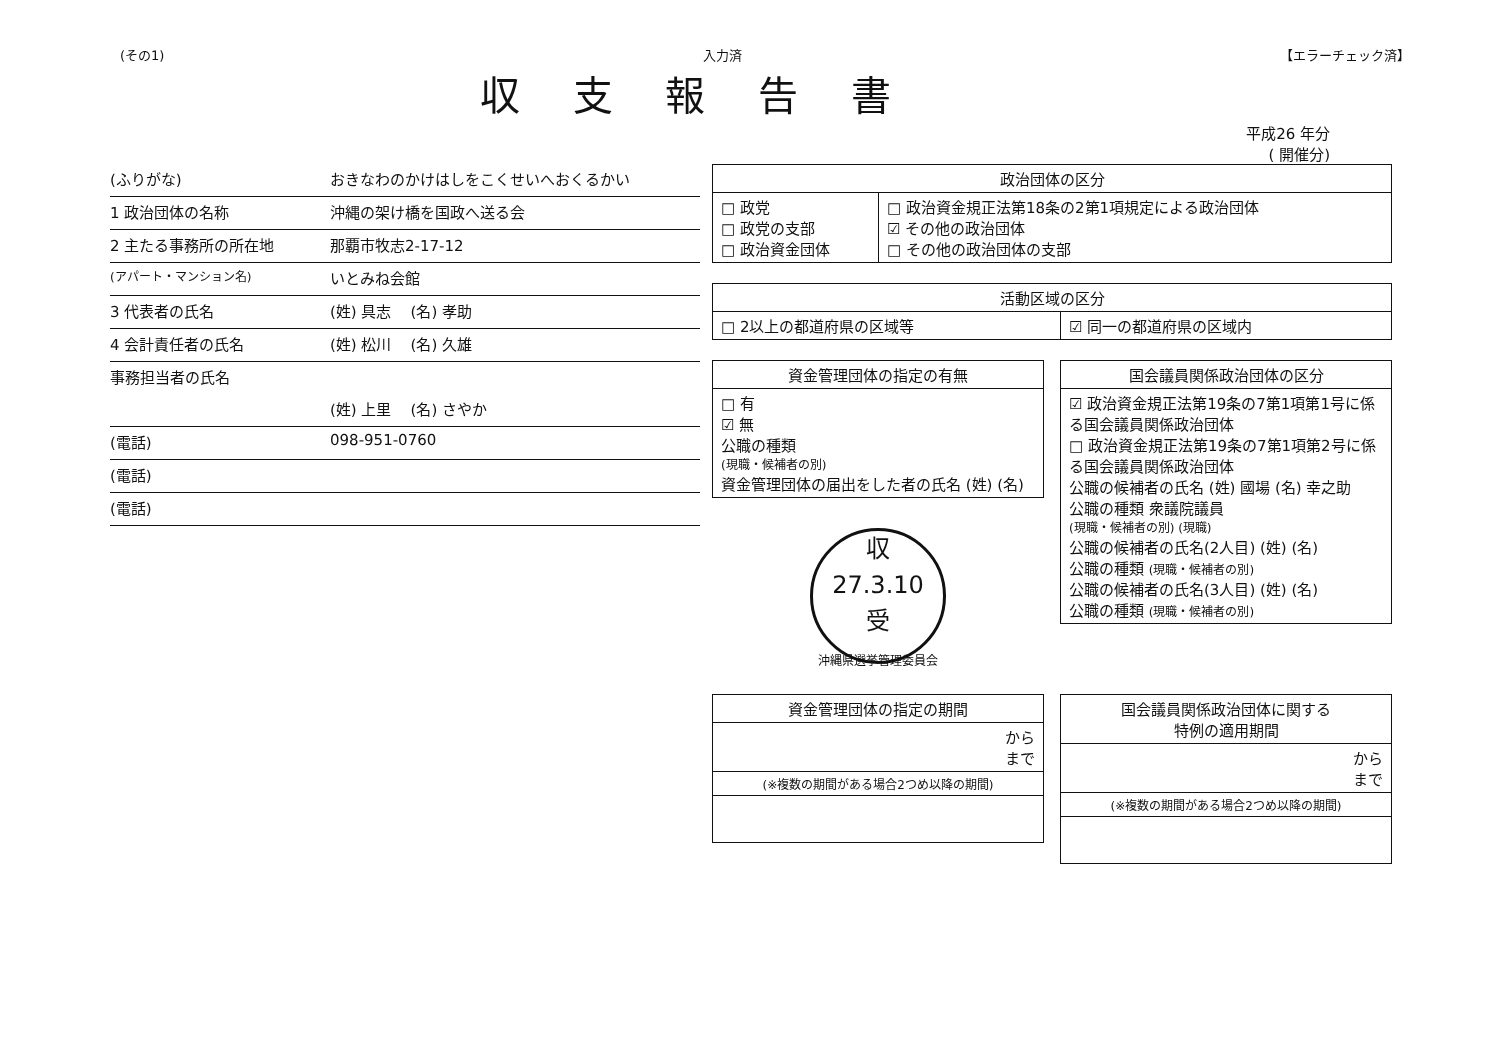(その1) 入力済 【エラーチェック済】
収 支 報 告 書
平成26 年分
( 開催分)
(ふりがな) おきなわのかけはしをこくせいへおくるかい
1 政治団体の名称 沖縄の架け橋を国政へ送る会
2 主たる事務所の所在地 那覇市牧志2-17-12
(アパート・マンション名) いとみね会館
3 代表者の氏名 (姓) 具志 (名) 孝助
4 会計責任者の氏名 (姓) 松川 (名) 久雄
事務担当者の氏名
(姓) 上里 (名) さやか
(電話) 098-951-0760
(電話)
(電話)
| 政治団体の区分 | |
| --- | --- |
| □ 政党 □ 政党の支部 □ 政治資金団体 | □ 政治資金規正法第18条の2第1項規定による政治団体 ☑ その他の政治団体 □ その他の政治団体の支部 |
| 活動区域の区分 | |
| --- | --- |
| □ 2以上の都道府県の区域等 | ☑ 同一の都道府県の区域内 |
| 資金管理団体の指定の有無 |
| --- |
| □ 有 ☑ 無 公職の種類 (現職・候補者の別) 資金管理団体の届出をした者の氏名 (姓) (名) |
収
27.3.10
受
沖縄県選挙管理委員会
| 国会議員関係政治団体の区分 |
| --- |
| ☑ 政治資金規正法第19条の7第1項第1号に係る国会議員関係政治団体 □ 政治資金規正法第19条の7第1項第2号に係る国会議員関係政治団体 公職の候補者の氏名 (姓) 國場 (名) 幸之助 公職の種類 衆議院議員 (現職・候補者の別) (現職) 公職の候補者の氏名(2人目) (姓) (名) 公職の種類 (現職・候補者の別) 公職の候補者の氏名(3人目) (姓) (名) 公職の種類 (現職・候補者の別) |
| 資金管理団体の指定の期間 |
| --- |
| から まで |
| (※複数の期間がある場合2つめ以降の期間) |
| 国会議員関係政治団体に関する 特例の適用期間 |
| --- |
| から まで |
| (※複数の期間がある場合2つめ以降の期間) |